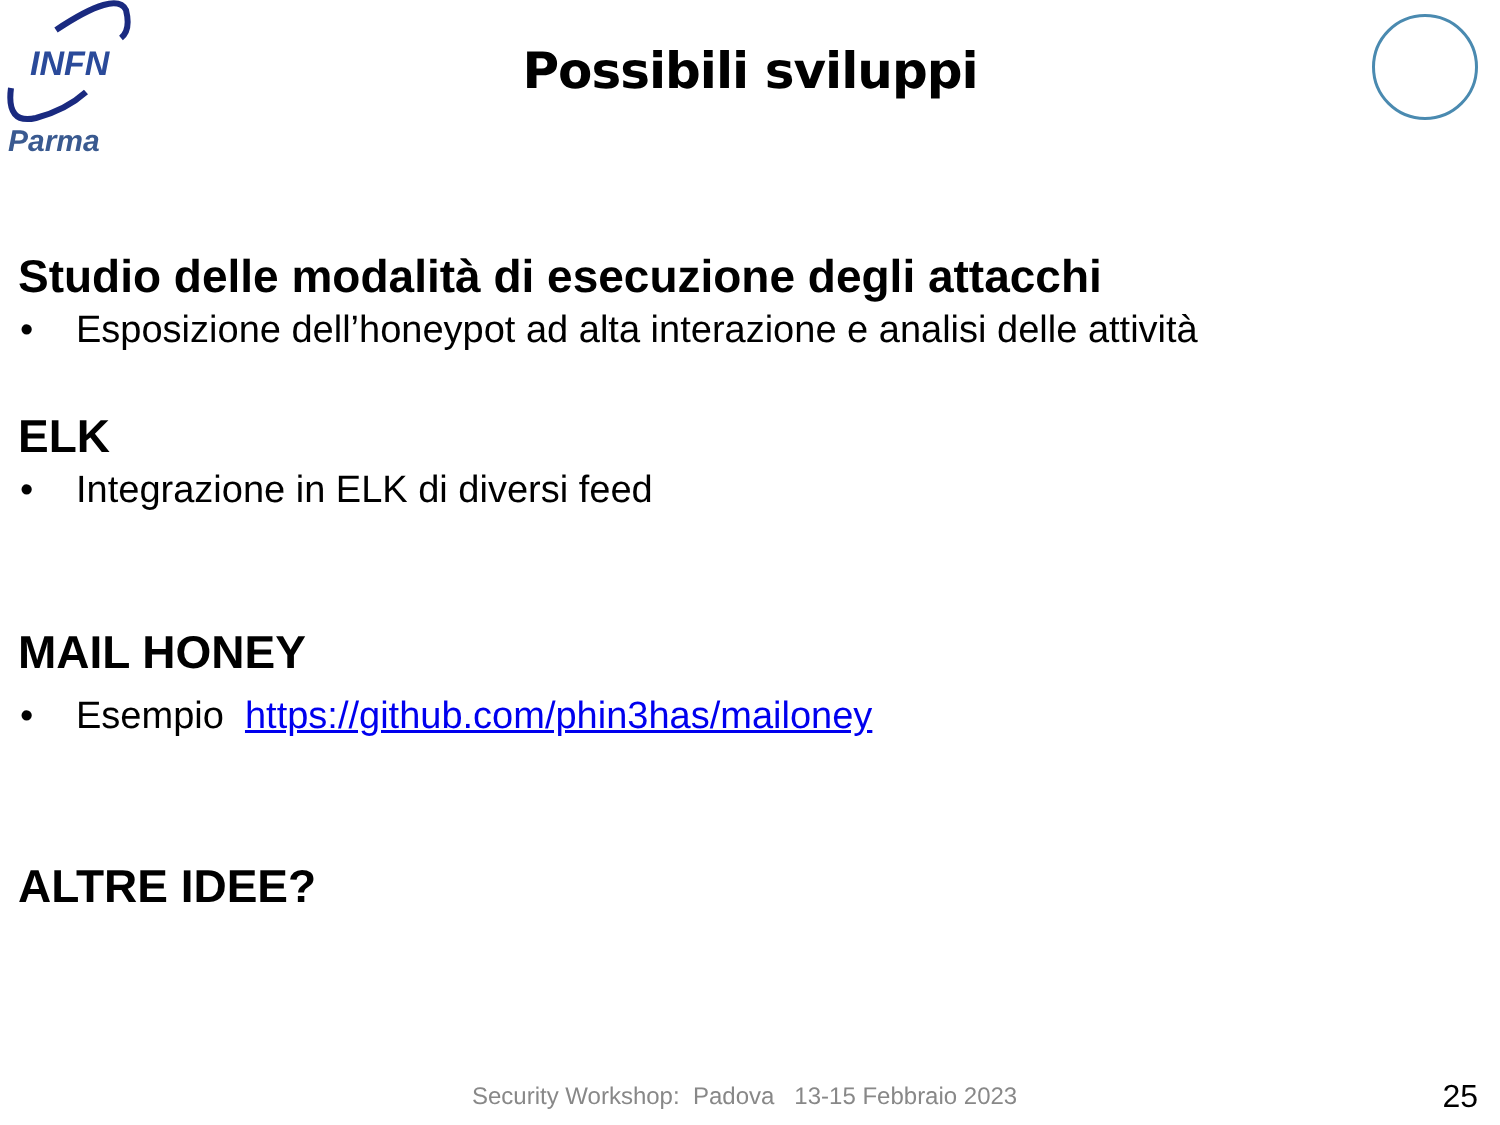INFN
Parma
Possibili sviluppi
Studio delle modalità di esecuzione degli attacchi
• Esposizione dell’honeypot ad alta interazione e analisi delle attività
ELK
• Integrazione in ELK di diversi feed
MAIL HONEY
• Esempio https://github.com/phin3has/mailoney
ALTRE IDEE?
Security Workshop: Padova 13-15 Febbraio 2023
25